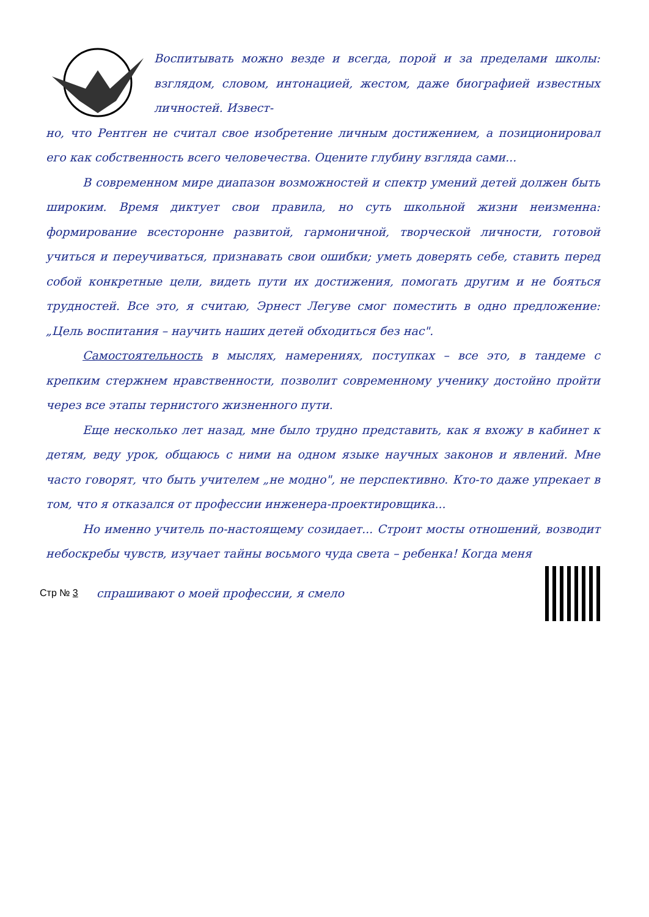Воспитывать можно везде и всегда, порой и за пределами школы: взглядом, словом, интонацией, жестом, даже биографией известных личностей. Извест-
но, что Рентген не считал свое изобретение личным достижением, а позиционировал его как собственность всего человечества. Оцените глубину взгляда сами...
В современном мире диапазон возможностей и спектр умений детей должен быть широким. Время диктует свои правила, но суть школьной жизни неизменна: формирование всесторонне развитой, гармоничной, творческой личности, готовой учиться и переучиваться, признавать свои ошибки; уметь доверять себе, ставить перед собой конкретные цели, видеть пути их достижения, помогать другим и не бояться трудностей. Все это, я считаю, Эрнест Легуве смог поместить в одно предложение: „Цель воспитания – научить наших детей обходиться без нас".
Самостоятельность в мыслях, намерениях, поступках – все это, в тандеме с крепким стержнем нравственности, позволит современному ученику достойно пройти через все этапы тернистого жизненного пути.
Еще несколько лет назад, мне было трудно представить, как я вхожу в кабинет к детям, веду урок, общаюсь с ними на одном языке научных законов и явлений. Мне часто говорят, что быть учителем „не модно", не перспективно. Кто-то даже упрекает в том, что я отказался от профессии инженера-проектировщика...
Но именно учитель по-настоящему созидает... Строит мосты отношений, возводит небоскребы чувств, изучает тайны восьмого чуда света – ребенка! Когда меня
Стр № 3 спрашивают о моей профессии, я смело